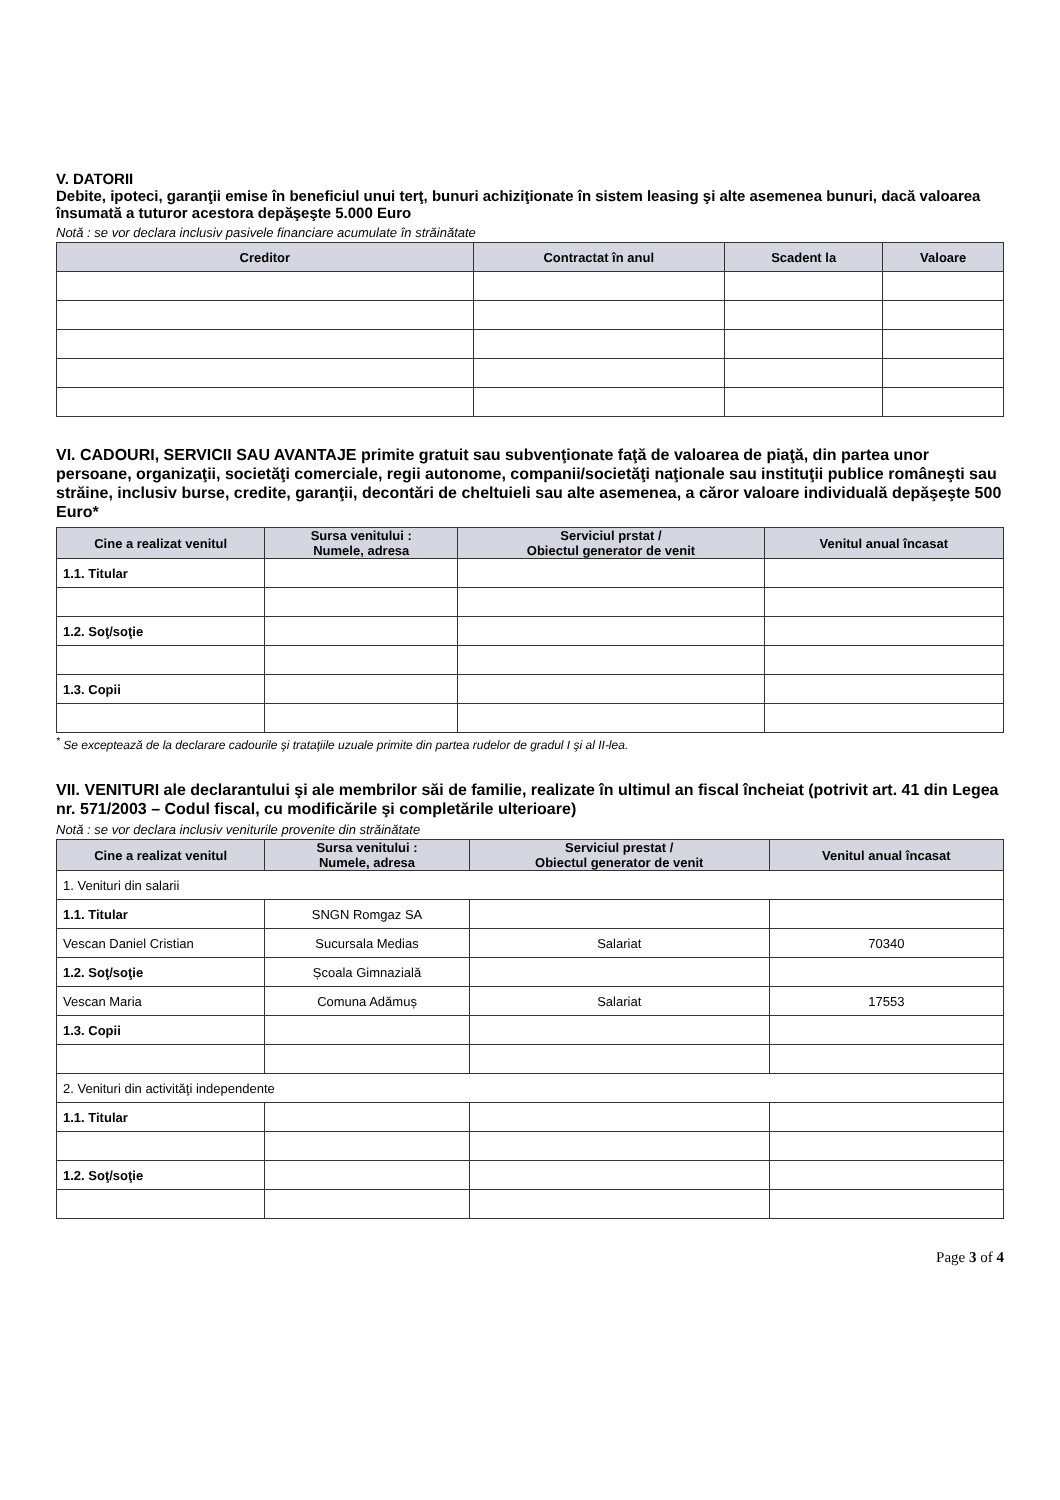V. DATORII
Debite, ipoteci, garanţii emise în beneficiul unui terţ, bunuri achiziţionate în sistem leasing şi alte asemenea bunuri, dacă valoarea însumată a tuturor acestora depăşeşte 5.000 Euro
Notă : se vor declara inclusiv pasivele financiare acumulate în străinătate
| Creditor | Contractat în anul | Scadent la | Valoare |
| --- | --- | --- | --- |
VI. CADOURI, SERVICII SAU AVANTAJE primite gratuit sau subvenţionate faţă de valoarea de piaţă, din partea unor persoane, organizaţii, societăţi comerciale, regii autonome, companii/societăţi naţionale sau instituţii publice româneşti sau străine, inclusiv burse, credite, garanţii, decontări de cheltuieli sau alte asemenea, a căror valoare individuală depăşeşte 500 Euro*
| Cine a realizat venitul | Sursa venitului : Numele, adresa | Serviciul prstat / Obiectul generator de venit | Venitul anual încasat |
| --- | --- | --- | --- |
| 1.1. Titular | | | |
| 1.2. Soţ/soţie | | | |
| 1.3. Copii | | | |
<sup>*</sup> Se exceptează de la declarare cadourile şi trataţiile uzuale primite din partea rudelor de gradul I şi al II-lea.
VII. VENITURI ale declarantului şi ale membrilor săi de familie, realizate în ultimul an fiscal încheiat (potrivit art. 41 din Legea nr. 571/2003 – Codul fiscal, cu modificările şi completările ulterioare)
Notă : se vor declara inclusiv veniturile provenite din străinătate
| Cine a realizat venitul | Sursa venitului : Numele, adresa | Serviciul prestat / Obiectul generator de venit | Venitul anual încasat |
| --- | --- | --- | --- |
| 1. Venituri din salarii | | | |
| 1.1. Titular | SNGN Romgaz SA | | |
| Vescan Daniel Cristian | Sucursala Medias | Salariat | 70340 |
| 1.2. Soţ/soţie | Școala Gimnazială | | |
| Vescan Maria | Comuna Adămuș | Salariat | 17553 |
| 1.3. Copii | | | |
| 2. Venituri din activităţi independente | | | |
| 1.1. Titular | | | |
| 1.2. Soţ/soţie | | | |
Page 3 of 4